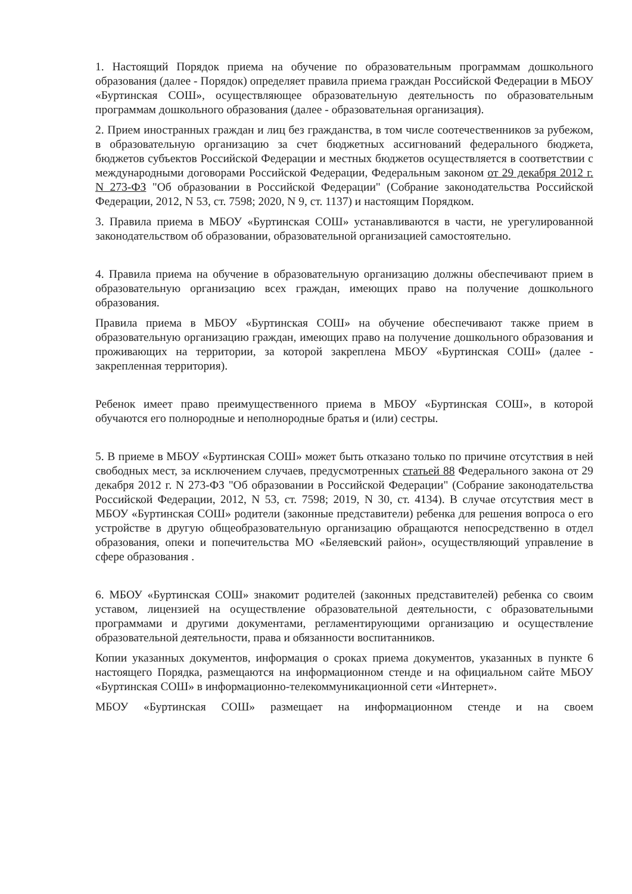1. Настоящий Порядок приема на обучение по образовательным программам дошкольного образования (далее - Порядок) определяет правила приема граждан Российской Федерации в МБОУ «Буртинская СОШ», осуществляющее образовательную деятельность по образовательным программам дошкольного образования (далее - образовательная организация).
2. Прием иностранных граждан и лиц без гражданства, в том числе соотечественников за рубежом, в образовательную организацию за счет бюджетных ассигнований федерального бюджета, бюджетов субъектов Российской Федерации и местных бюджетов осуществляется в соответствии с международными договорами Российской Федерации, Федеральным законом от 29 декабря 2012 г. N 273-ФЗ "Об образовании в Российской Федерации" (Собрание законодательства Российской Федерации, 2012, N 53, ст. 7598; 2020, N 9, ст. 1137) и настоящим Порядком.
3. Правила приема в МБОУ «Буртинская СОШ» устанавливаются в части, не урегулированной законодательством об образовании, образовательной организацией самостоятельно.
4. Правила приема на обучение в образовательную организацию должны обеспечивают прием в образовательную организацию всех граждан, имеющих право на получение дошкольного образования.
Правила приема в МБОУ «Буртинская СОШ» на обучение обеспечивают также прием в образовательную организацию граждан, имеющих право на получение дошкольного образования и проживающих на территории, за которой закреплена МБОУ «Буртинская СОШ» (далее - закрепленная территория).
Ребенок имеет право преимущественного приема в МБОУ «Буртинская СОШ», в которой обучаются его полнородные и неполнородные братья и (или) сестры.
5. В приеме в МБОУ «Буртинская СОШ» может быть отказано только по причине отсутствия в ней свободных мест, за исключением случаев, предусмотренных статьей 88 Федерального закона от 29 декабря 2012 г. N 273-ФЗ "Об образовании в Российской Федерации" (Собрание законодательства Российской Федерации, 2012, N 53, ст. 7598; 2019, N 30, ст. 4134). В случае отсутствия мест в МБОУ «Буртинская СОШ» родители (законные представители) ребенка для решения вопроса о его устройстве в другую общеобразовательную организацию обращаются непосредственно в отдел образования, опеки и попечительства МО «Беляевский район», осуществляющий управление в сфере образования .
6. МБОУ «Буртинская СОШ» знакомит родителей (законных представителей) ребенка со своим уставом, лицензией на осуществление образовательной деятельности, с образовательными программами и другими документами, регламентирующими организацию и осуществление образовательной деятельности, права и обязанности воспитанников.
Копии указанных документов, информация о сроках приема документов, указанных в пункте 6 настоящего Порядка, размещаются на информационном стенде и на официальном сайте МБОУ «Буртинская СОШ» в информационно-телекоммуникационной сети «Интернет».
МБОУ «Буртинская СОШ» размещает на информационном стенде и на своем